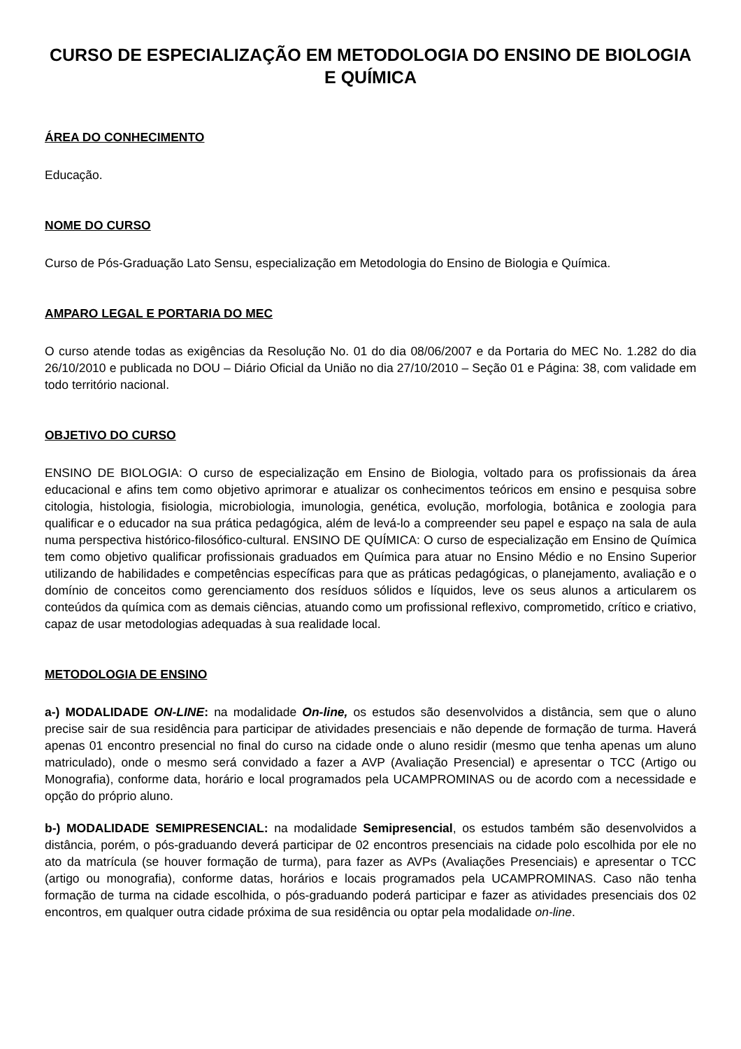CURSO DE ESPECIALIZAÇÃO EM METODOLOGIA DO ENSINO DE BIOLOGIA E QUÍMICA
ÁREA DO CONHECIMENTO
Educação.
NOME DO CURSO
Curso de Pós-Graduação Lato Sensu, especialização em Metodologia do Ensino de Biologia e Química.
AMPARO LEGAL E PORTARIA DO MEC
O curso atende todas as exigências da Resolução No. 01 do dia 08/06/2007 e da Portaria do MEC No. 1.282 do dia 26/10/2010 e publicada no DOU – Diário Oficial da União no dia 27/10/2010 – Seção 01 e Página: 38, com validade em todo território nacional.
OBJETIVO DO CURSO
ENSINO DE BIOLOGIA: O curso de especialização em Ensino de Biologia, voltado para os profissionais da área educacional e afins tem como objetivo aprimorar e atualizar os conhecimentos teóricos em ensino e pesquisa sobre citologia, histologia, fisiologia, microbiologia, imunologia, genética, evolução, morfologia, botânica e zoologia para qualificar e o educador na sua prática pedagógica, além de levá-lo a compreender seu papel e espaço na sala de aula numa perspectiva histórico-filosófico-cultural. ENSINO DE QUÍMICA: O curso de especialização em Ensino de Química tem como objetivo qualificar profissionais graduados em Química para atuar no Ensino Médio e no Ensino Superior utilizando de habilidades e competências específicas para que as práticas pedagógicas, o planejamento, avaliação e o domínio de conceitos como gerenciamento dos resíduos sólidos e líquidos, leve os seus alunos a articularem os conteúdos da química com as demais ciências, atuando como um profissional reflexivo, comprometido, crítico e criativo, capaz de usar metodologias adequadas à sua realidade local.
METODOLOGIA DE ENSINO
a-) MODALIDADE ON-LINE: na modalidade On-line, os estudos são desenvolvidos a distância, sem que o aluno precise sair de sua residência para participar de atividades presenciais e não depende de formação de turma. Haverá apenas 01 encontro presencial no final do curso na cidade onde o aluno residir (mesmo que tenha apenas um aluno matriculado), onde o mesmo será convidado a fazer a AVP (Avaliação Presencial) e apresentar o TCC (Artigo ou Monografia), conforme data, horário e local programados pela UCAMPROMINAS ou de acordo com a necessidade e opção do próprio aluno.
b-) MODALIDADE SEMIPRESENCIAL: na modalidade Semipresencial, os estudos também são desenvolvidos a distância, porém, o pós-graduando deverá participar de 02 encontros presenciais na cidade polo escolhida por ele no ato da matrícula (se houver formação de turma), para fazer as AVPs (Avaliações Presenciais) e apresentar o TCC (artigo ou monografia), conforme datas, horários e locais programados pela UCAMPROMINAS. Caso não tenha formação de turma na cidade escolhida, o pós-graduando poderá participar e fazer as atividades presenciais dos 02 encontros, em qualquer outra cidade próxima de sua residência ou optar pela modalidade on-line.